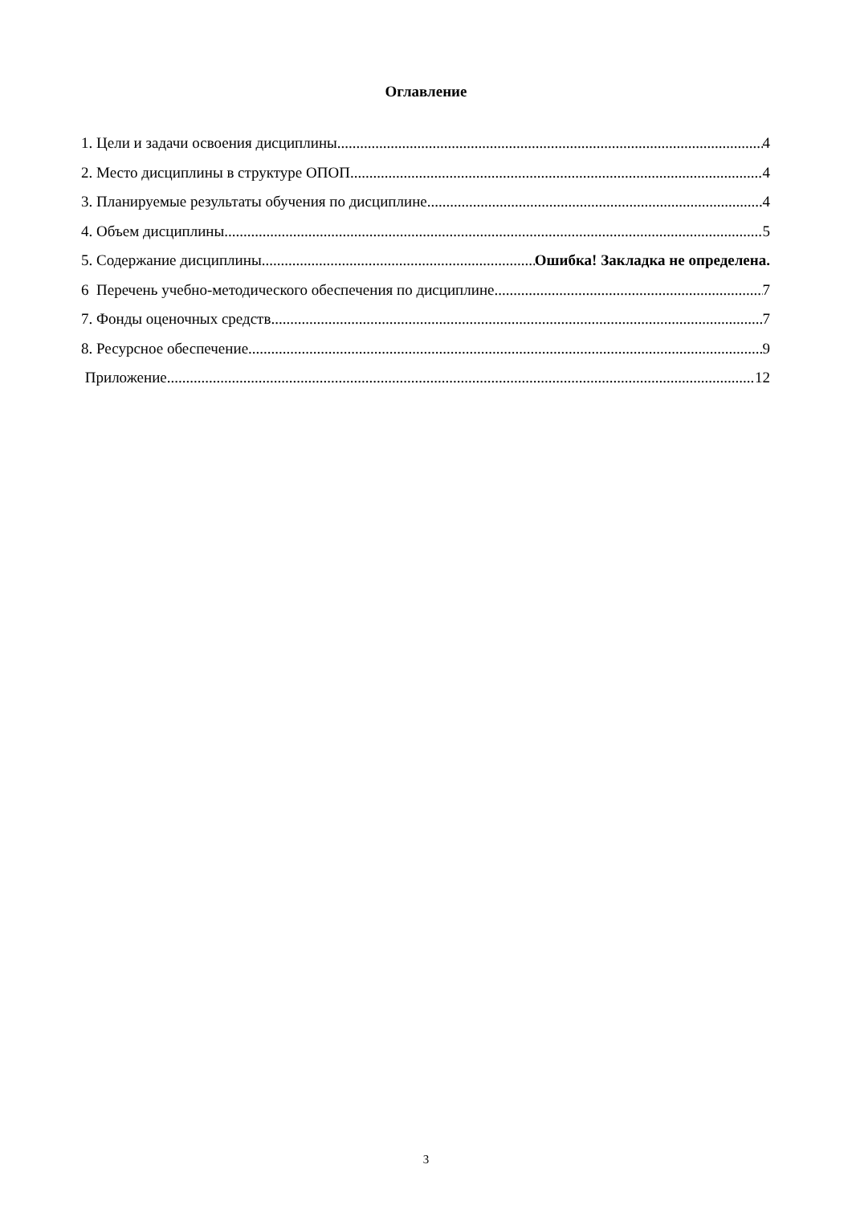Оглавление
1. Цели и задачи освоения дисциплины 4
2. Место дисциплины в структуре ОПОП 4
3. Планируемые результаты обучения по дисциплине 4
4. Объем дисциплины 5
5. Содержание дисциплины Ошибка! Закладка не определена.
6 Перечень учебно-методического обеспечения по дисциплине 7
7. Фонды оценочных средств 7
8. Ресурсное обеспечение 9
Приложение 12
3